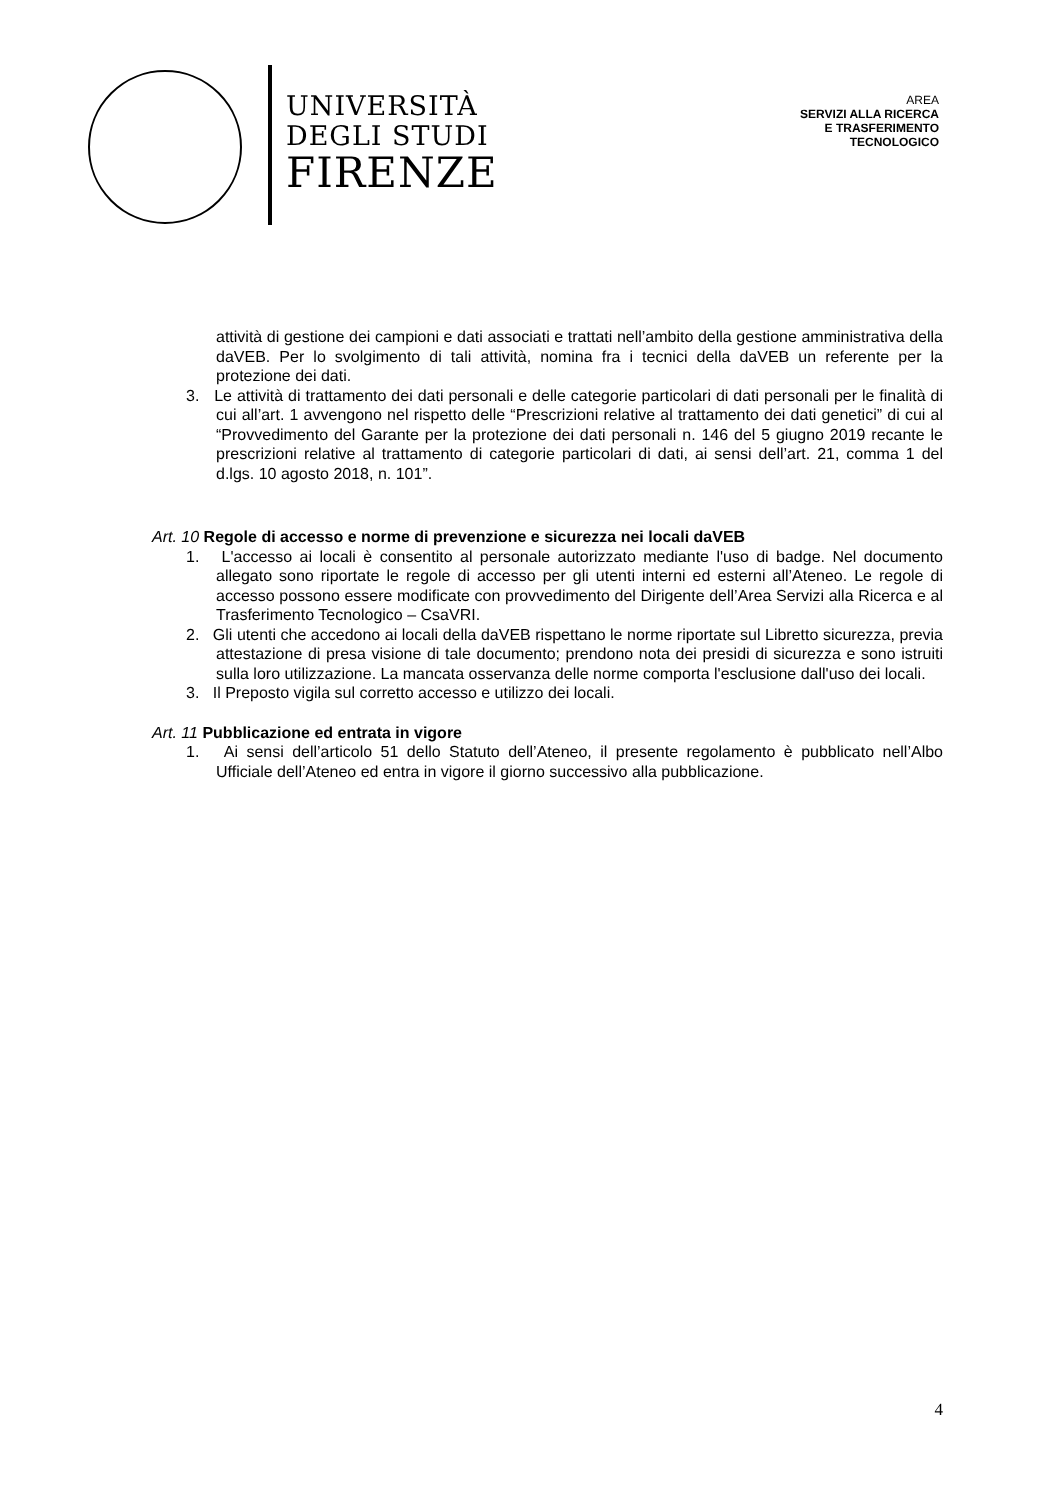UNIVERSITÀ
DEGLI STUDI
FIRENZE
AREA
SERVIZI ALLA RICERCA
E TRASFERIMENTO
TECNOLOGICO
attività di gestione dei campioni e dati associati e trattati nell’ambito della gestione amministrativa della daVEB. Per lo svolgimento di tali attività, nomina fra i tecnici della daVEB un referente per la protezione dei dati.
3. Le attività di trattamento dei dati personali e delle categorie particolari di dati personali per le finalità di cui all’art. 1 avvengono nel rispetto delle “Prescrizioni relative al trattamento dei dati genetici” di cui al “Provvedimento del Garante per la protezione dei dati personali n. 146 del 5 giugno 2019 recante le prescrizioni relative al trattamento di categorie particolari di dati, ai sensi dell’art. 21, comma 1 del d.lgs. 10 agosto 2018, n. 101”.
Art. 10 Regole di accesso e norme di prevenzione e sicurezza nei locali daVEB
1. L'accesso ai locali è consentito al personale autorizzato mediante l'uso di badge. Nel documento allegato sono riportate le regole di accesso per gli utenti interni ed esterni all’Ateneo. Le regole di accesso possono essere modificate con provvedimento del Dirigente dell’Area Servizi alla Ricerca e al Trasferimento Tecnologico – CsaVRI.
2. Gli utenti che accedono ai locali della daVEB rispettano le norme riportate sul Libretto sicurezza, previa attestazione di presa visione di tale documento; prendono nota dei presidi di sicurezza e sono istruiti sulla loro utilizzazione. La mancata osservanza delle norme comporta l'esclusione dall'uso dei locali.
3. Il Preposto vigila sul corretto accesso e utilizzo dei locali.
Art. 11 Pubblicazione ed entrata in vigore
1. Ai sensi dell’articolo 51 dello Statuto dell’Ateneo, il presente regolamento è pubblicato nell’Albo Ufficiale dell’Ateneo ed entra in vigore il giorno successivo alla pubblicazione.
4